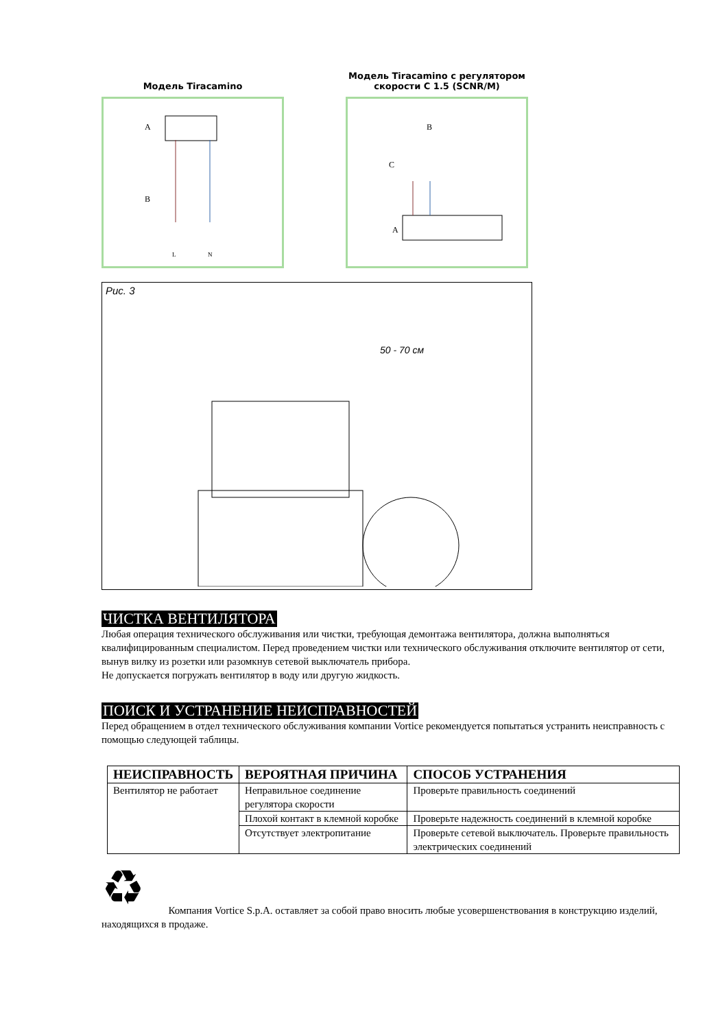Модель Tiracamino
A
B
L
N
Модель Tiracamino с регулятором скорости С 1.5 (SCNR/M)
B
C
A
Рис. 3
50 - 70 см
ЧИСТКА ВЕНТИЛЯТОРА
Любая операция технического обслуживания или чистки, требующая демонтажа вентилятора, должна выполняться квалифицированным специалистом. Перед проведением чистки или технического обслуживания отключите вентилятор от сети, вынув вилку из розетки или разомкнув сетевой выключатель прибора.
Не допускается погружать вентилятор в воду или другую жидкость.
ПОИСК И УСТРАНЕНИЕ НЕИСПРАВНОСТЕЙ
Перед обращением в отдел технического обслуживания компании Vortice рекомендуется попытаться устранить неисправность с помощью следующей таблицы.
| НЕИСПРАВНОСТЬ | ВЕРОЯТНАЯ ПРИЧИНА | СПОСОБ УСТРАНЕНИЯ |
| --- | --- | --- |
| Вентилятор не работает | Неправильное соединение регулятора скорости | Проверьте правильность соединений |
| | Плохой контакт в клемной коробке | Проверьте надежность соединений в клемной коробке |
| | Отсутствует электропитание | Проверьте сетевой выключатель. Проверьте правильность электрических соединений |
♻
Компания Vortice S.p.A. оставляет за собой право вносить любые усовершенствования в конструкцию изделий, находящихся в продаже.